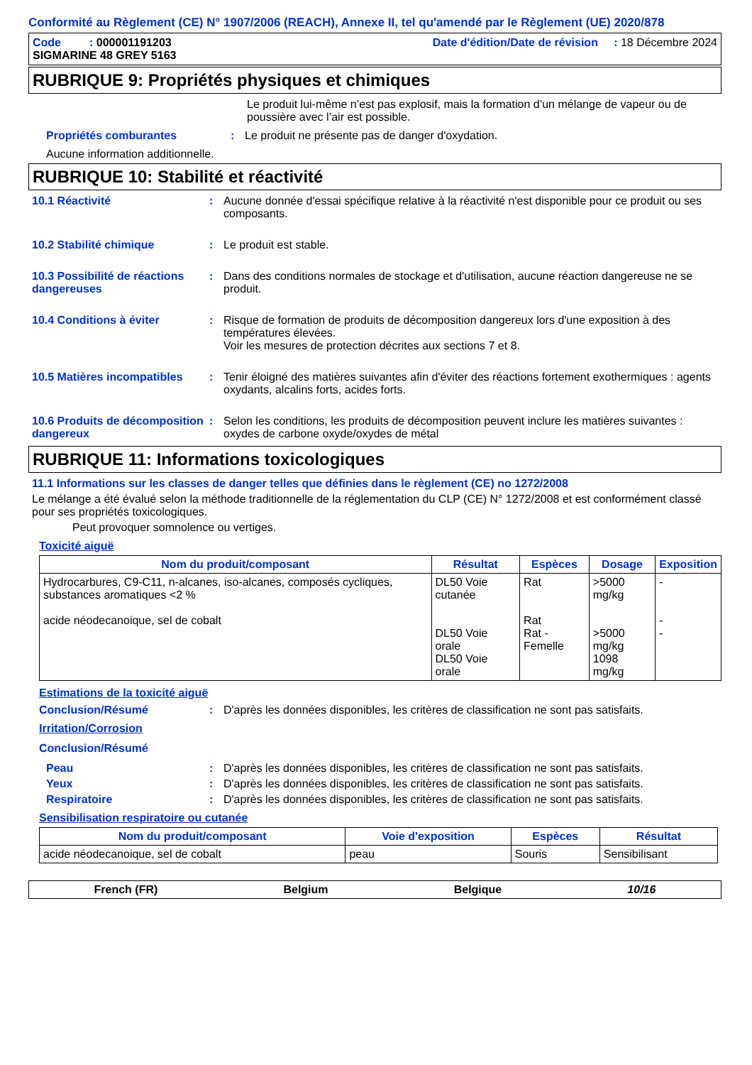Conformité au Règlement (CE) N° 1907/2006 (REACH), Annexe II, tel qu'amendé par le Règlement (UE) 2020/878
Code : 000001191203 Date d'édition/Date de révision : 18 Décembre 2024
SIGMARINE 48 GREY 5163
RUBRIQUE 9: Propriétés physiques et chimiques
Le produit lui-même n’est pas explosif, mais la formation d’un mélange de vapeur ou de poussière avec l’air est possible.
Propriétés comburantes: Le produit ne présente pas de danger d'oxydation.
Aucune information additionnelle.
RUBRIQUE 10: Stabilité et réactivité
10.1 Réactivité: Aucune donnée d'essai spécifique relative à la réactivité n'est disponible pour ce produit ou ses composants.
10.2 Stabilité chimique: Le produit est stable.
10.3 Possibilité de réactions dangereuses: Dans des conditions normales de stockage et d'utilisation, aucune réaction dangereuse ne se produit.
10.4 Conditions à éviter: Risque de formation de produits de décomposition dangereux lors d'une exposition à des températures élevées.
Voir les mesures de protection décrites aux sections 7 et 8.
10.5 Matières incompatibles: Tenir éloigné des matières suivantes afin d'éviter des réactions fortement exothermiques : agents oxydants, alcalins forts, acides forts.
10.6 Produits de décomposition dangereux: Selon les conditions, les produits de décomposition peuvent inclure les matières suivantes : oxydes de carbone oxyde/oxydes de métal
RUBRIQUE 11: Informations toxicologiques
11.1 Informations sur les classes de danger telles que définies dans le règlement (CE) no 1272/2008
Le mélange a été évalué selon la méthode traditionnelle de la réglementation du CLP (CE) N° 1272/2008 et est conformément classé pour ses propriétés toxicologiques.
Peut provoquer somnolence ou vertiges.
Toxicité aiguë
| Nom du produit/composant | Résultat | Espèces | Dosage | Exposition |
| --- | --- | --- | --- | --- |
| Hydrocarbures, C9-C11, n-alcanes, iso-alcanes, composés cycliques, substances aromatiques <2 % acide néodecanoique, sel de cobalt | DL50 Voie cutanée DL50 Voie orale DL50 Voie orale | Rat Rat Rat - Femelle | >5000 mg/kg >5000 mg/kg 1098 mg/kg | - - - |
Estimations de la toxicité aiguë
Conclusion/Résumé: D'après les données disponibles, les critères de classification ne sont pas satisfaits.
Irritation/Corrosion
Conclusion/Résumé
Peau: D'après les données disponibles, les critères de classification ne sont pas satisfaits.
Yeux: D'après les données disponibles, les critères de classification ne sont pas satisfaits.
Respiratoire: D'après les données disponibles, les critères de classification ne sont pas satisfaits.
Sensibilisation respiratoire ou cutanée
| Nom du produit/composant | Voie d'exposition | Espèces | Résultat |
| --- | --- | --- | --- |
| acide néodecanoique, sel de cobalt | peau | Souris | Sensibilisant |
French (FR) Belgium Belgique 10/16